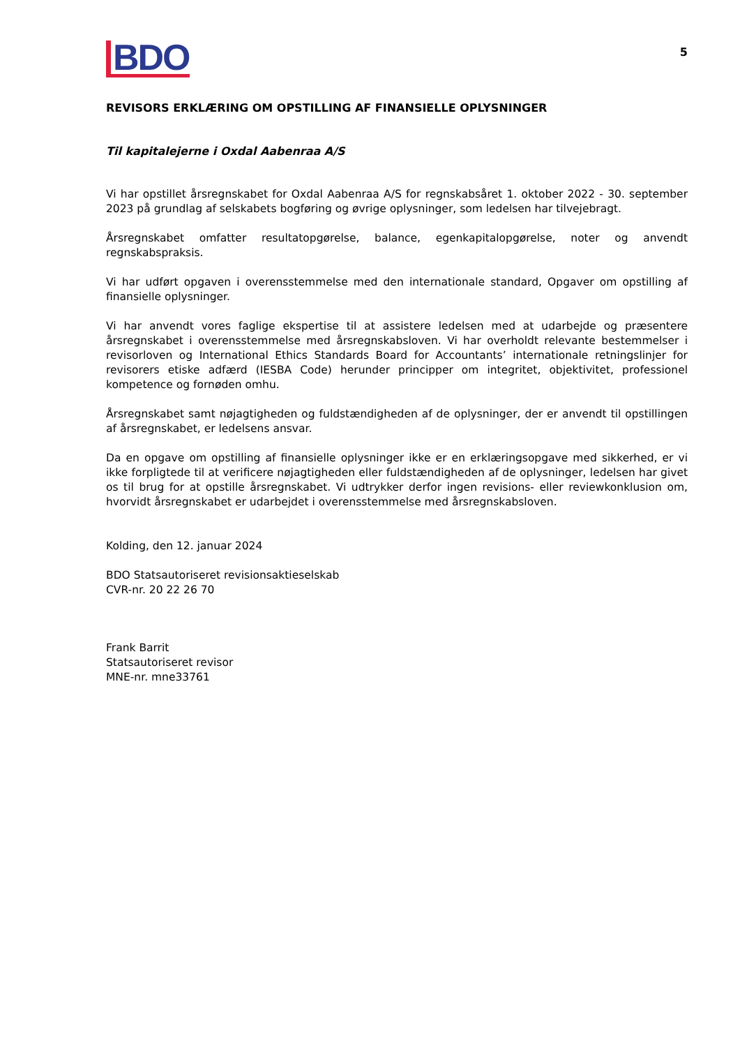BDO
5
REVISORS ERKLÆRING OM OPSTILLING AF FINANSIELLE OPLYSNINGER
Til kapitalejerne i Oxdal Aabenraa A/S
Vi har opstillet årsregnskabet for Oxdal Aabenraa A/S for regnskabsåret 1. oktober 2022 - 30. september 2023 på grundlag af selskabets bogføring og øvrige oplysninger, som ledelsen har tilvejebragt.
Årsregnskabet omfatter resultatopgørelse, balance, egenkapitalopgørelse, noter og anvendt regnskabspraksis.
Vi har udført opgaven i overensstemmelse med den internationale standard, Opgaver om opstilling af finansielle oplysninger.
Vi har anvendt vores faglige ekspertise til at assistere ledelsen med at udarbejde og præsentere årsregnskabet i overensstemmelse med årsregnskabsloven. Vi har overholdt relevante bestemmelser i revisorloven og International Ethics Standards Board for Accountants’ internationale retningslinjer for revisorers etiske adfærd (IESBA Code) herunder principper om integritet, objektivitet, professionel kompetence og fornøden omhu.
Årsregnskabet samt nøjagtigheden og fuldstændigheden af de oplysninger, der er anvendt til opstillingen af årsregnskabet, er ledelsens ansvar.
Da en opgave om opstilling af finansielle oplysninger ikke er en erklæringsopgave med sikkerhed, er vi ikke forpligtede til at verificere nøjagtigheden eller fuldstændigheden af de oplysninger, ledelsen har givet os til brug for at opstille årsregnskabet. Vi udtrykker derfor ingen revisions- eller reviewkonklusion om, hvorvidt årsregnskabet er udarbejdet i overensstemmelse med årsregnskabsloven.
Kolding, den 12. januar 2024
BDO Statsautoriseret revisionsaktieselskab
CVR-nr. 20 22 26 70
Frank Barrit
Statsautoriseret revisor
MNE-nr. mne33761